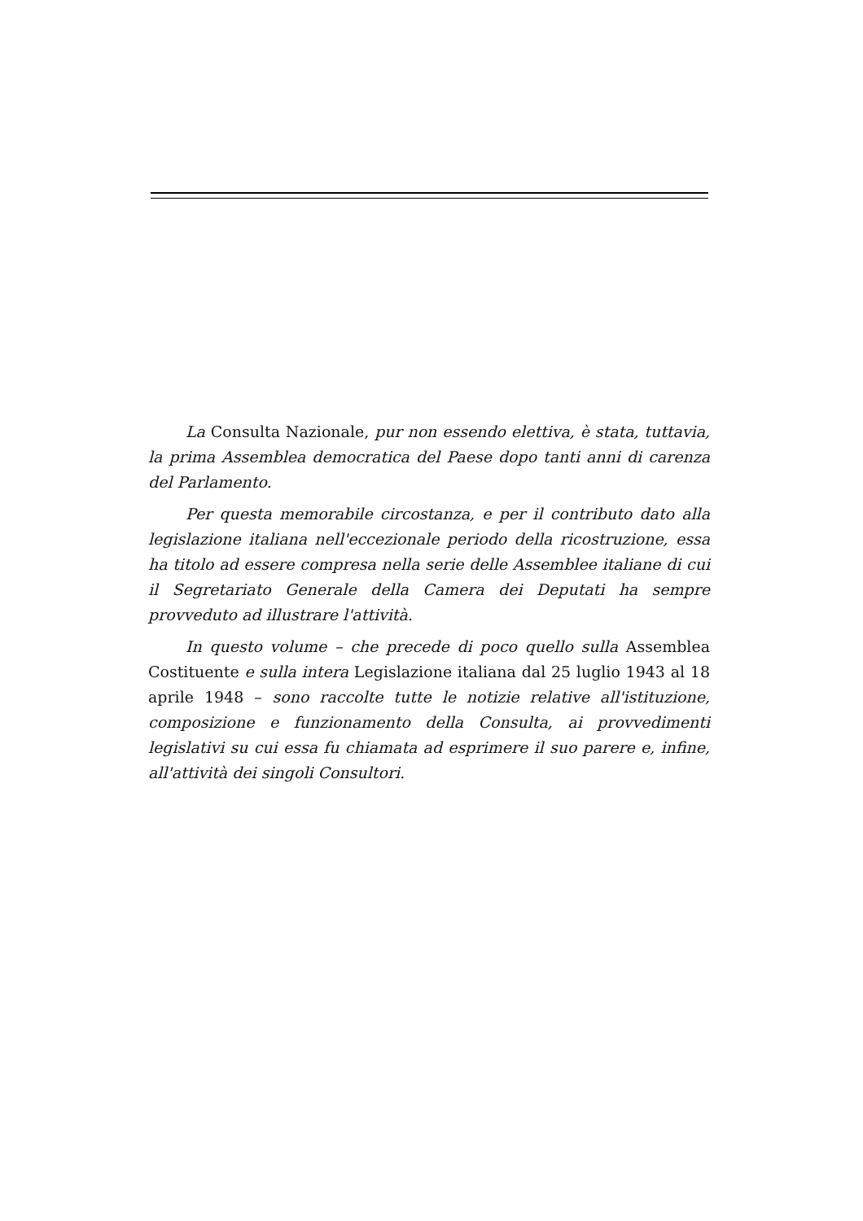La Consulta Nazionale, pur non essendo elettiva, è stata, tuttavia, la prima Assemblea democratica del Paese dopo tanti anni di carenza del Parlamento.
Per questa memorabile circostanza, e per il contributo dato alla legislazione italiana nell'eccezionale periodo della ricostruzione, essa ha titolo ad essere compresa nella serie delle Assemblee italiane di cui il Segretariato Generale della Camera dei Deputati ha sempre provveduto ad illustrare l'attività.
In questo volume – che precede di poco quello sulla Assemblea Costituente e sulla intera Legislazione italiana dal 25 luglio 1943 al 18 aprile 1948 – sono raccolte tutte le notizie relative all'istituzione, composizione e funzionamento della Consulta, ai provvedimenti legislativi su cui essa fu chiamata ad esprimere il suo parere e, infine, all'attività dei singoli Consultori.